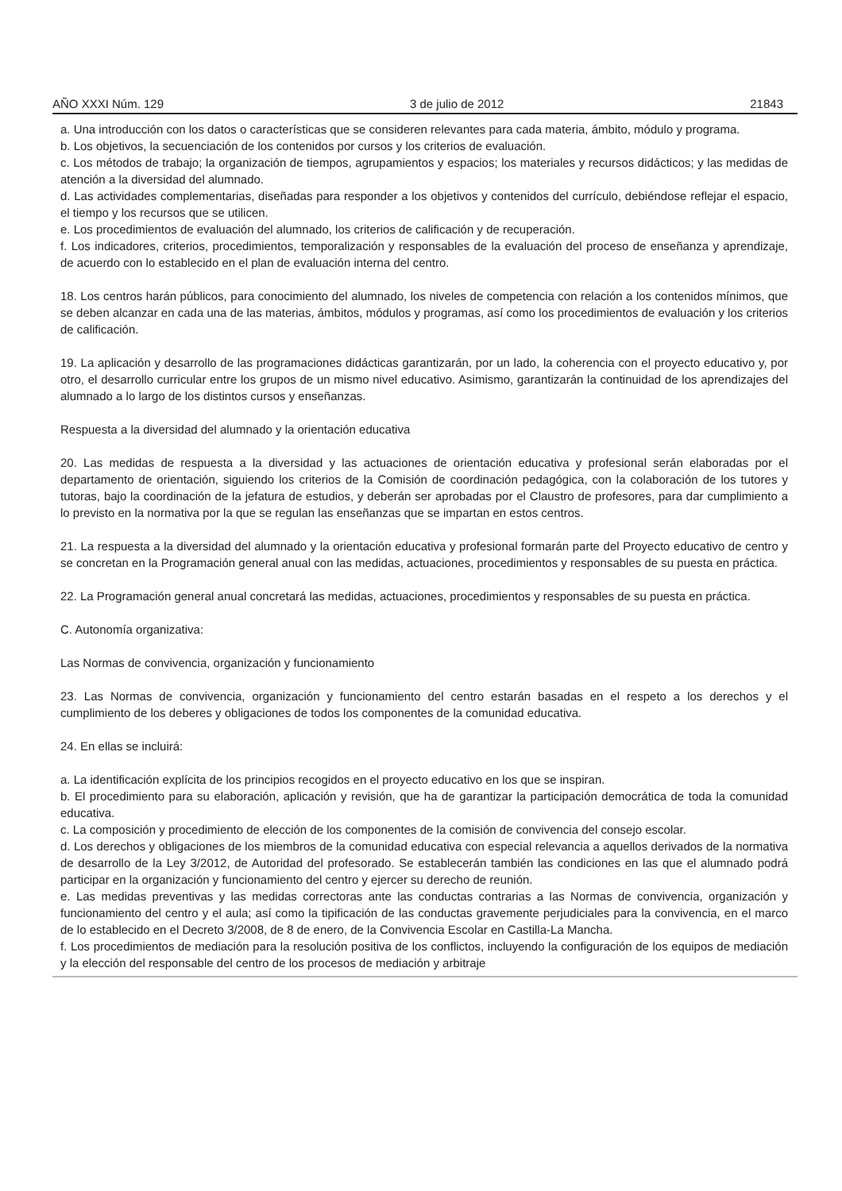AÑO XXXI Núm. 129 3 de julio de 2012 21843
a. Una introducción con los datos o características que se consideren relevantes para cada materia, ámbito, módulo y programa.
b. Los objetivos, la secuenciación de los contenidos por cursos y los criterios de evaluación.
c. Los métodos de trabajo; la organización de tiempos, agrupamientos y espacios; los materiales y recursos didácticos; y las medidas de atención a la diversidad del alumnado.
d. Las actividades complementarias, diseñadas para responder a los objetivos y contenidos del currículo, debiéndose reflejar el espacio, el tiempo y los recursos que se utilicen.
e. Los procedimientos de evaluación del alumnado, los criterios de calificación y de recuperación.
f. Los indicadores, criterios, procedimientos, temporalización y responsables de la evaluación del proceso de enseñanza y aprendizaje, de acuerdo con lo establecido en el plan de evaluación interna del centro.
18. Los centros harán públicos, para conocimiento del alumnado, los niveles de competencia con relación a los contenidos mínimos, que se deben alcanzar en cada una de las materias, ámbitos, módulos y programas, así como los procedimientos de evaluación y los criterios de calificación.
19. La aplicación y desarrollo de las programaciones didácticas garantizarán, por un lado, la coherencia con el proyecto educativo y, por otro, el desarrollo curricular entre los grupos de un mismo nivel educativo. Asimismo, garantizarán la continuidad de los aprendizajes del alumnado a lo largo de los distintos cursos y enseñanzas.
Respuesta a la diversidad del alumnado y la orientación educativa
20. Las medidas de respuesta a la diversidad y las actuaciones de orientación educativa y profesional serán elaboradas por el departamento de orientación, siguiendo los criterios de la Comisión de coordinación pedagógica, con la colaboración de los tutores y tutoras, bajo la coordinación de la jefatura de estudios, y deberán ser aprobadas por el Claustro de profesores, para dar cumplimiento a lo previsto en la normativa por la que se regulan las enseñanzas que se impartan en estos centros.
21. La respuesta a la diversidad del alumnado y la orientación educativa y profesional formarán parte del Proyecto educativo de centro y se concretan en la Programación general anual con las medidas, actuaciones, procedimientos y responsables de su puesta en práctica.
22. La Programación general anual concretará las medidas, actuaciones, procedimientos y responsables de su puesta en práctica.
C. Autonomía organizativa:
Las Normas de convivencia, organización y funcionamiento
23. Las Normas de convivencia, organización y funcionamiento del centro estarán basadas en el respeto a los derechos y el cumplimiento de los deberes y obligaciones de todos los componentes de la comunidad educativa.
24. En ellas se incluirá:
a. La identificación explícita de los principios recogidos en el proyecto educativo en los que se inspiran.
b. El procedimiento para su elaboración, aplicación y revisión, que ha de garantizar la participación democrática de toda la comunidad educativa.
c. La composición y procedimiento de elección de los componentes de la comisión de convivencia del consejo escolar.
d. Los derechos y obligaciones de los miembros de la comunidad educativa con especial relevancia a aquellos derivados de la normativa de desarrollo de la Ley 3/2012, de Autoridad del profesorado. Se establecerán también las condiciones en las que el alumnado podrá participar en la organización y funcionamiento del centro y ejercer su derecho de reunión.
e. Las medidas preventivas y las medidas correctoras ante las conductas contrarias a las Normas de convivencia, organización y funcionamiento del centro y el aula; así como la tipificación de las conductas gravemente perjudiciales para la convivencia, en el marco de lo establecido en el Decreto 3/2008, de 8 de enero, de la Convivencia Escolar en Castilla-La Mancha.
f. Los procedimientos de mediación para la resolución positiva de los conflictos, incluyendo la configuración de los equipos de mediación y la elección del responsable del centro de los procesos de mediación y arbitraje